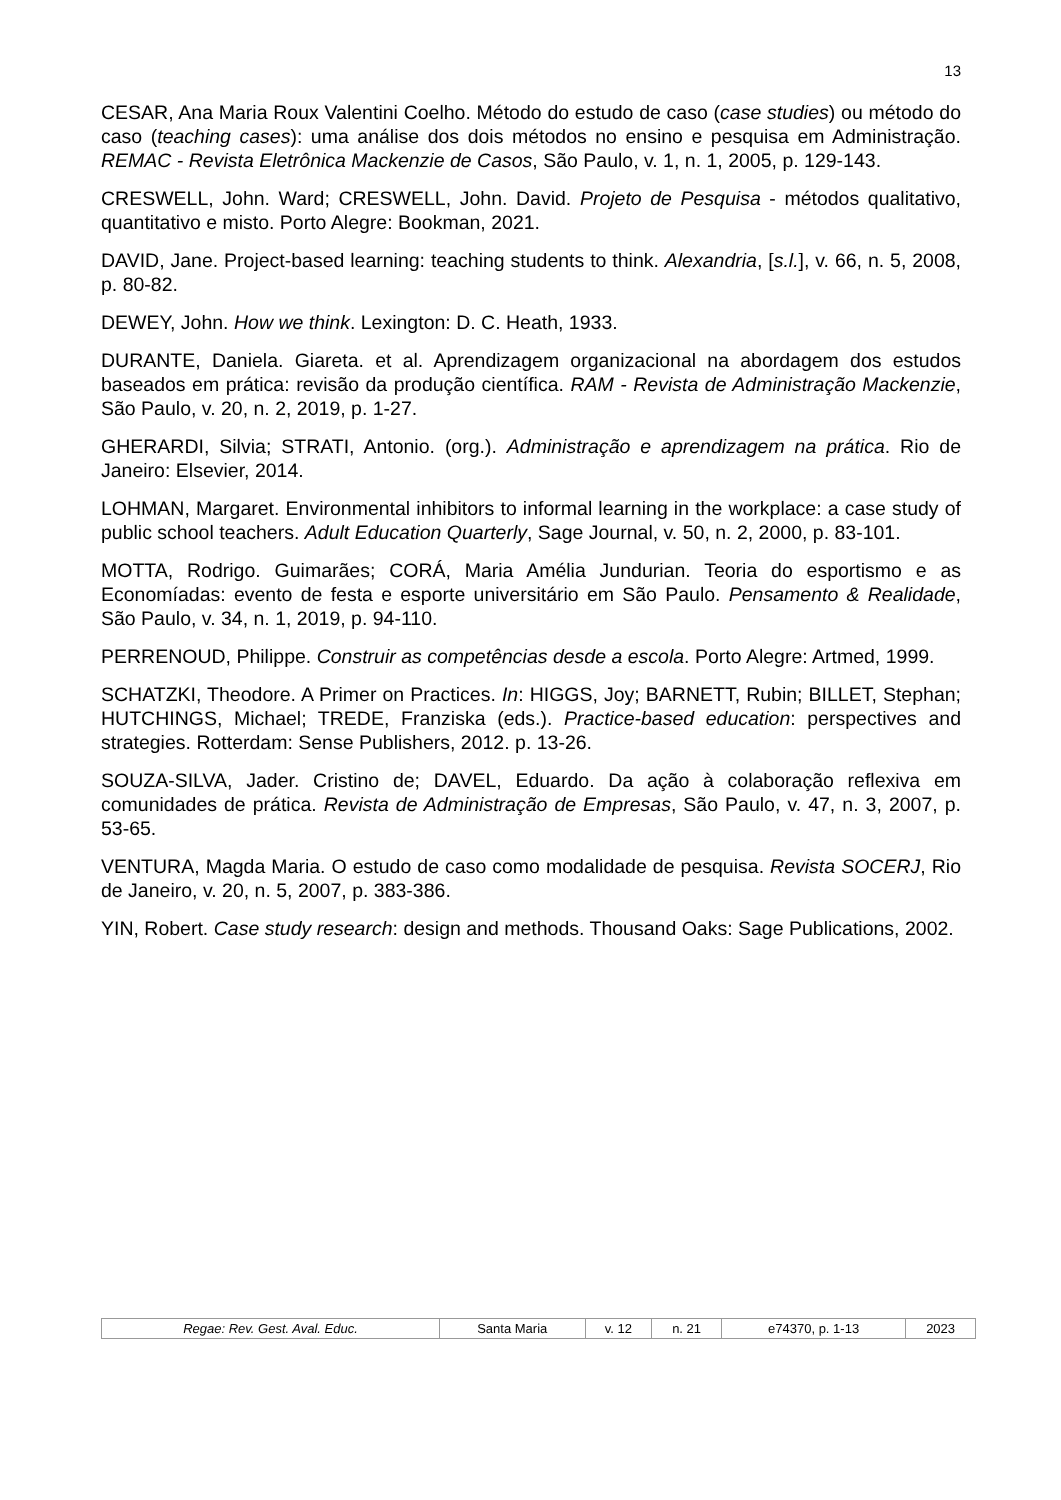13
CESAR, Ana Maria Roux Valentini Coelho. Método do estudo de caso (case studies) ou método do caso (teaching cases): uma análise dos dois métodos no ensino e pesquisa em Administração. REMAC - Revista Eletrônica Mackenzie de Casos, São Paulo, v. 1, n. 1, 2005, p. 129-143.
CRESWELL, John. Ward; CRESWELL, John. David. Projeto de Pesquisa - métodos qualitativo, quantitativo e misto. Porto Alegre: Bookman, 2021.
DAVID, Jane. Project-based learning: teaching students to think. Alexandria, [s.l.], v. 66, n. 5, 2008, p. 80-82.
DEWEY, John. How we think. Lexington: D. C. Heath, 1933.
DURANTE, Daniela. Giareta. et al. Aprendizagem organizacional na abordagem dos estudos baseados em prática: revisão da produção científica. RAM - Revista de Administração Mackenzie, São Paulo, v. 20, n. 2, 2019, p. 1-27.
GHERARDI, Silvia; STRATI, Antonio. (org.). Administração e aprendizagem na prática. Rio de Janeiro: Elsevier, 2014.
LOHMAN, Margaret. Environmental inhibitors to informal learning in the workplace: a case study of public school teachers. Adult Education Quarterly, Sage Journal, v. 50, n. 2, 2000, p. 83-101.
MOTTA, Rodrigo. Guimarães; CORÁ, Maria Amélia Jundurian. Teoria do esportismo e as Economíadas: evento de festa e esporte universitário em São Paulo. Pensamento & Realidade, São Paulo, v. 34, n. 1, 2019, p. 94-110.
PERRENOUD, Philippe. Construir as competências desde a escola. Porto Alegre: Artmed, 1999.
SCHATZKI, Theodore. A Primer on Practices. In: HIGGS, Joy; BARNETT, Rubin; BILLET, Stephan; HUTCHINGS, Michael; TREDE, Franziska (eds.). Practice-based education: perspectives and strategies. Rotterdam: Sense Publishers, 2012. p. 13-26.
SOUZA-SILVA, Jader. Cristino de; DAVEL, Eduardo. Da ação à colaboração reflexiva em comunidades de prática. Revista de Administração de Empresas, São Paulo, v. 47, n. 3, 2007, p. 53-65.
VENTURA, Magda Maria. O estudo de caso como modalidade de pesquisa. Revista SOCERJ, Rio de Janeiro, v. 20, n. 5, 2007, p. 383-386.
YIN, Robert. Case study research: design and methods. Thousand Oaks: Sage Publications, 2002.
| Regae: Rev. Gest. Aval. Educ. | Santa Maria | v. 12 | n. 21 | e74370, p. 1-13 | 2023 |